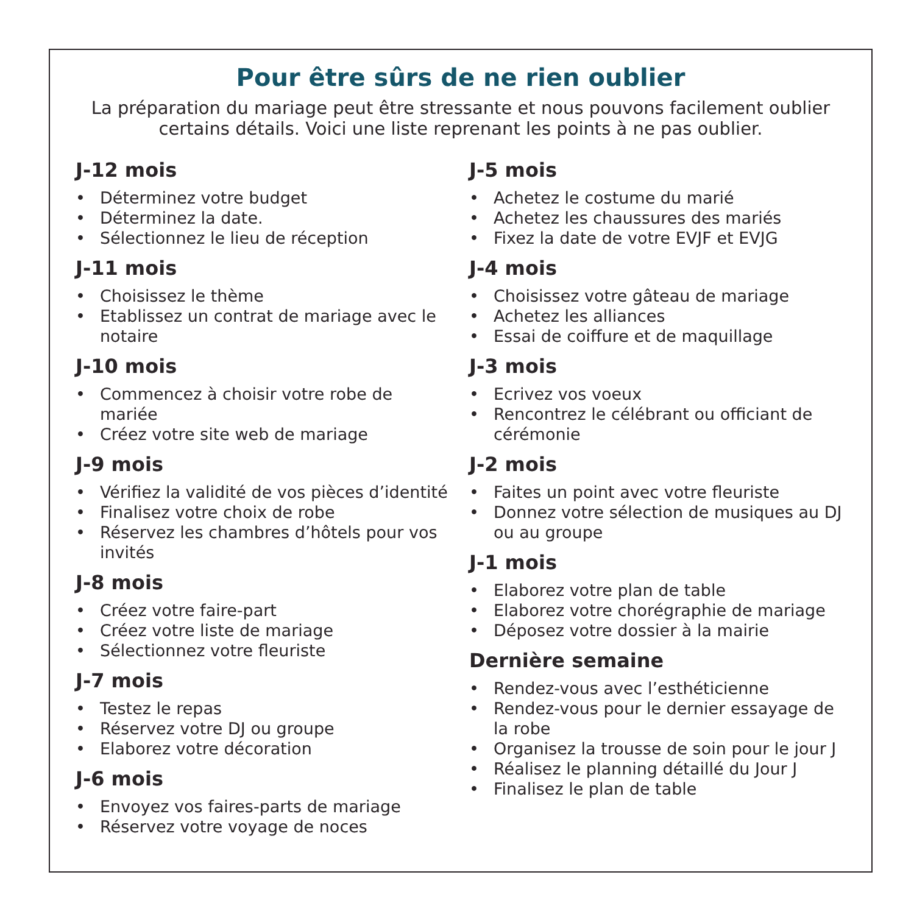Pour être sûrs de ne rien oublier
La préparation du mariage peut être stressante et nous pouvons facilement oublier certains détails. Voici une liste reprenant les points à ne pas oublier.
J-12 mois
• Déterminez votre budget
• Déterminez la date.
• Sélectionnez le lieu de réception
J-11 mois
• Choisissez le thème
• Etablissez un contrat de mariage avec le notaire
J-10 mois
• Commencez à choisir votre robe de mariée
• Créez votre site web de mariage
J-9 mois
• Vérifiez la validité de vos pièces d’identité
• Finalisez votre choix de robe
• Réservez les chambres d’hôtels pour vos invités
J-8 mois
• Créez votre faire-part
• Créez votre liste de mariage
• Sélectionnez votre fleuriste
J-7 mois
• Testez le repas
• Réservez votre DJ ou groupe
• Elaborez votre décoration
J-6 mois
• Envoyez vos faires-parts de mariage
• Réservez votre voyage de noces
J-5 mois
• Achetez le costume du marié
• Achetez les chaussures des mariés
• Fixez la date de votre EVJF et EVJG
J-4 mois
• Choisissez votre gâteau de mariage
• Achetez les alliances
• Essai de coiffure et de maquillage
J-3 mois
• Ecrivez vos voeux
• Rencontrez le célébrant ou officiant de cérémonie
J-2 mois
• Faites un point avec votre fleuriste
• Donnez votre sélection de musiques au DJ ou au groupe
J-1 mois
• Elaborez votre plan de table
• Elaborez votre chorégraphie de mariage
• Déposez votre dossier à la mairie
Dernière semaine
• Rendez-vous avec l’esthéticienne
• Rendez-vous pour le dernier essayage de la robe
• Organisez la trousse de soin pour le jour J
• Réalisez le planning détaillé du Jour J
• Finalisez le plan de table